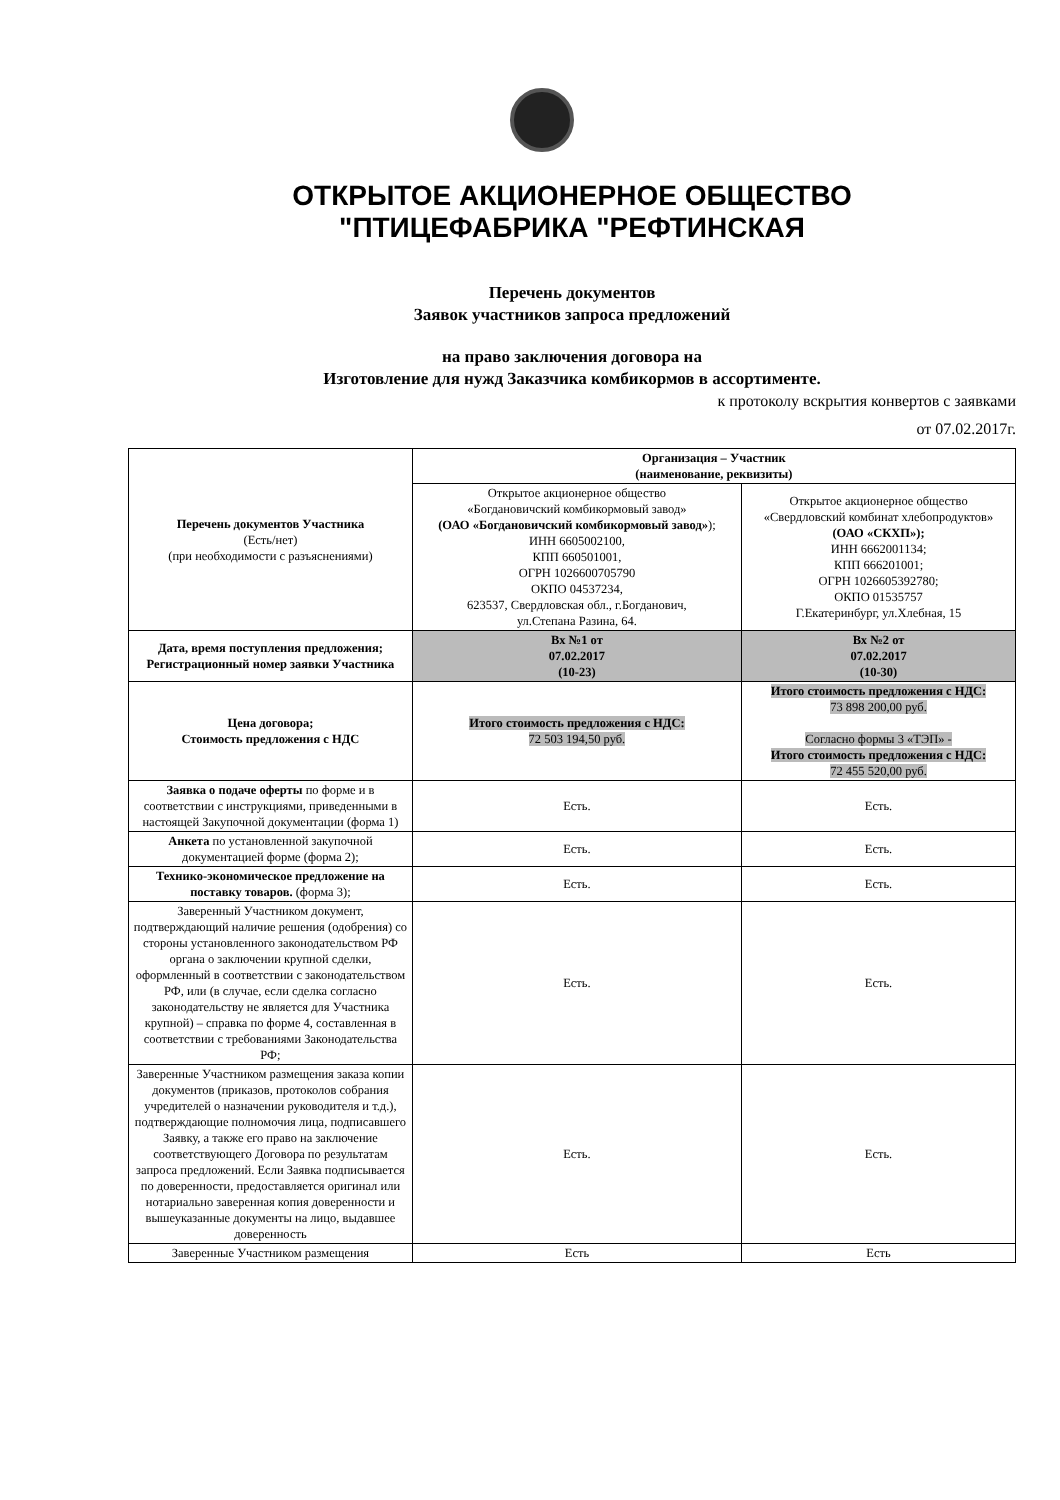ОТКРЫТОЕ АКЦИОНЕРНОЕ ОБЩЕСТВО
"ПТИЦЕФАБРИКА "РЕФТИНСКАЯ
Перечень документов
Заявок участников запроса предложений
на право заключения договора на
Изготовление для нужд Заказчика комбикормов в ассортименте.
к протоколу вскрытия конвертов с заявками
от 07.02.2017г.
| Перечень документов Участника (Есть/нет) (при необходимости с разъяснениями) | Организация – Участник (наименование, реквизиты) | |
| | Открытое акционерное общество «Богдановичский комбикормовый завод» (ОАО «Богдановичский комбикормовый завод» ); ИНН 6605002100, КПП 660501001, ОГРН 1026600705790 ОКПО 04537234, 623537, Свердловская обл., г.Богданович, ул.Степана Разина, 64. | Открытое акционерное общество «Свердловский комбинат хлебопродуктов» (ОАО «СКХП»); ИНН 6662001134; КПП 666201001; ОГРН 1026605392780; ОКПО 01535757 Г.Екатеринбург, ул.Хлебная, 15 |
| Дата, время поступления предложения; Регистрационный номер заявки Участника | Вх №1 от 07.02.2017 (10-23) | Вх №2 от 07.02.2017 (10-30) |
| Цена договора; Стоимость предложения с НДС | Итого стоимость предложения с НДС: 72 503 194,50 руб. | Итого стоимость предложения с НДС: 73 898 200,00 руб. Согласно формы 3 «ТЭП» - Итого стоимость предложения с НДС: 72 455 520,00 руб. |
| Заявка о подаче оферты по форме и в соответствии с инструкциями, приведенными в настоящей Закупочной документации (форма 1) | Есть. | Есть. |
| Анкета по установленной закупочной документацией форме (форма 2); | Есть. | Есть. |
| Технико-экономическое предложение на поставку товаров. (форма 3); | Есть. | Есть. |
| Заверенный Участником документ, подтверждающий наличие решения (одобрения) со стороны установленного законодательством РФ органа о заключении крупной сделки, оформленный в соответствии с законодательством РФ, или (в случае, если сделка согласно законодательству не является для Участника крупной) – справка по форме 4, составленная в соответствии с требованиями Законодательства РФ; | Есть. | Есть. |
| Заверенные Участником размещения заказа копии документов (приказов, протоколов собрания учредителей о назначении руководителя и т.д.), подтверждающие полномочия лица, подписавшего Заявку, а также его право на заключение соответствующего Договора по результатам запроса предложений. Если Заявка подписывается по доверенности, предоставляется оригинал или нотариально заверенная копия доверенности и вышеуказанные документы на лицо, выдавшее доверенность | Есть. | Есть. |
| Заверенные Участником размещения | Есть | Есть |